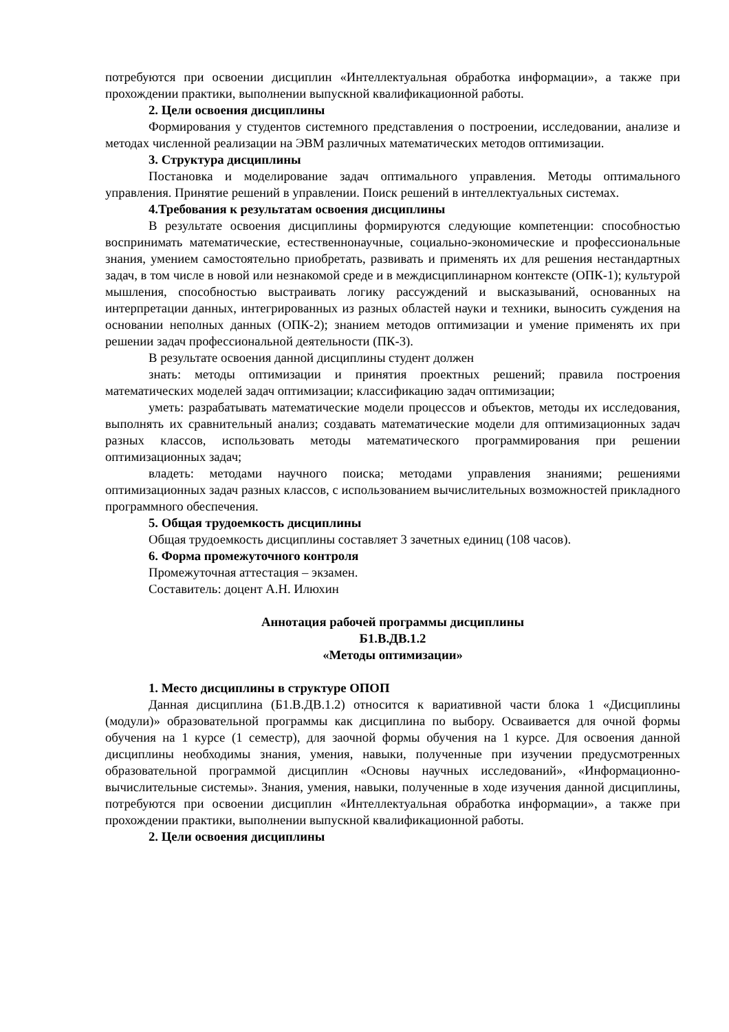потребуются при освоении дисциплин «Интеллектуальная обработка информации», а также при прохождении практики, выполнении выпускной квалификационной работы.
2. Цели освоения дисциплины
Формирования у студентов системного представления о построении, исследовании, анализе и методах численной реализации на ЭВМ различных математических методов оптимизации.
3. Структура дисциплины
Постановка и моделирование задач оптимального управления. Методы оптимального управления. Принятие решений в управлении. Поиск решений в интеллектуальных системах.
4.Требования к результатам освоения дисциплины
В результате освоения дисциплины формируются следующие компетенции: способностью воспринимать математические, естественнонаучные, социально-экономические и профессиональные знания, умением самостоятельно приобретать, развивать и применять их для решения нестандартных задач, в том числе в новой или незнакомой среде и в междисциплинарном контексте (ОПК-1); культурой мышления, способностью выстраивать логику рассуждений и высказываний, основанных на интерпретации данных, интегрированных из разных областей науки и техники, выносить суждения на основании неполных данных (ОПК-2); знанием методов оптимизации и умение применять их при решении задач профессиональной деятельности (ПК-3).
В результате освоения данной дисциплины студент должен
знать: методы оптимизации и принятия проектных решений; правила построения математических моделей задач оптимизации; классификацию задач оптимизации;
уметь: разрабатывать математические модели процессов и объектов, методы их исследования, выполнять их сравнительный анализ; создавать математические модели для оптимизационных задач разных классов, использовать методы математического программирования при решении оптимизационных задач;
владеть: методами научного поиска; методами управления знаниями; решениями оптимизационных задач разных классов, с использованием вычислительных возможностей прикладного программного обеспечения.
5. Общая трудоемкость дисциплины
Общая трудоемкость дисциплины составляет 3 зачетных единиц (108 часов).
6. Форма промежуточного контроля
Промежуточная аттестация – экзамен.
Составитель: доцент А.Н. Илюхин
Аннотация рабочей программы дисциплины
Б1.В.ДВ.1.2
«Методы оптимизации»
1. Место дисциплины в структуре ОПОП
Данная дисциплина (Б1.В.ДВ.1.2) относится к вариативной части блока 1 «Дисциплины (модули)» образовательной программы как дисциплина по выбору. Осваивается для очной формы обучения на 1 курсе (1 семестр), для заочной формы обучения на 1 курсе. Для освоения данной дисциплины необходимы знания, умения, навыки, полученные при изучении предусмотренных образовательной программой дисциплин «Основы научных исследований», «Информационно-вычислительные системы». Знания, умения, навыки, полученные в ходе изучения данной дисциплины, потребуются при освоении дисциплин «Интеллектуальная обработка информации», а также при прохождении практики, выполнении выпускной квалификационной работы.
2. Цели освоения дисциплины